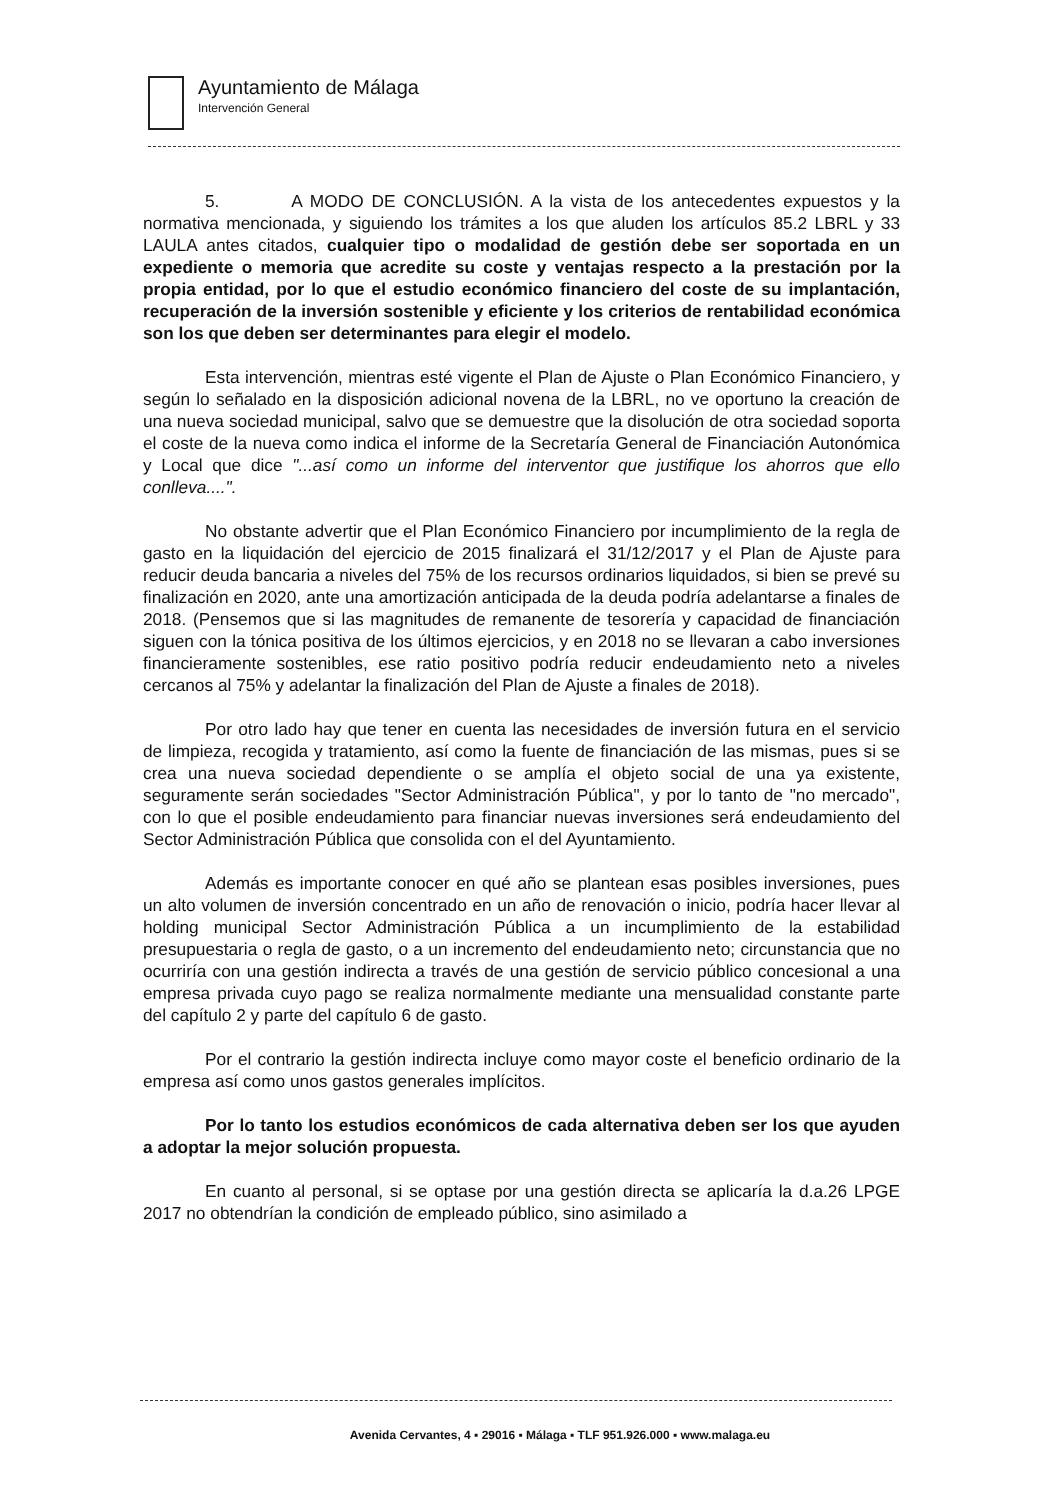Ayuntamiento de Málaga
Intervención General
5. A MODO DE CONCLUSIÓN. A la vista de los antecedentes expuestos y la normativa mencionada, y siguiendo los trámites a los que aluden los artículos 85.2 LBRL y 33 LAULA antes citados, cualquier tipo o modalidad de gestión debe ser soportada en un expediente o memoria que acredite su coste y ventajas respecto a la prestación por la propia entidad, por lo que el estudio económico financiero del coste de su implantación, recuperación de la inversión sostenible y eficiente y los criterios de rentabilidad económica son los que deben ser determinantes para elegir el modelo.
Esta intervención, mientras esté vigente el Plan de Ajuste o Plan Económico Financiero, y según lo señalado en la disposición adicional novena de la LBRL, no ve oportuno la creación de una nueva sociedad municipal, salvo que se demuestre que la disolución de otra sociedad soporta el coste de la nueva como indica el informe de la Secretaría General de Financiación Autonómica y Local que dice "...así como un informe del interventor que justifique los ahorros que ello conlleva....".
No obstante advertir que el Plan Económico Financiero por incumplimiento de la regla de gasto en la liquidación del ejercicio de 2015 finalizará el 31/12/2017 y el Plan de Ajuste para reducir deuda bancaria a niveles del 75% de los recursos ordinarios liquidados, si bien se prevé su finalización en 2020, ante una amortización anticipada de la deuda podría adelantarse a finales de 2018. (Pensemos que si las magnitudes de remanente de tesorería y capacidad de financiación siguen con la tónica positiva de los últimos ejercicios, y en 2018 no se llevaran a cabo inversiones financieramente sostenibles, ese ratio positivo podría reducir endeudamiento neto a niveles cercanos al 75% y adelantar la finalización del Plan de Ajuste a finales de 2018).
Por otro lado hay que tener en cuenta las necesidades de inversión futura en el servicio de limpieza, recogida y tratamiento, así como la fuente de financiación de las mismas, pues si se crea una nueva sociedad dependiente o se amplía el objeto social de una ya existente, seguramente serán sociedades "Sector Administración Pública", y por lo tanto de "no mercado", con lo que el posible endeudamiento para financiar nuevas inversiones será endeudamiento del Sector Administración Pública que consolida con el del Ayuntamiento.
Además es importante conocer en qué año se plantean esas posibles inversiones, pues un alto volumen de inversión concentrado en un año de renovación o inicio, podría hacer llevar al holding municipal Sector Administración Pública a un incumplimiento de la estabilidad presupuestaria o regla de gasto, o a un incremento del endeudamiento neto; circunstancia que no ocurriría con una gestión indirecta a través de una gestión de servicio público concesional a una empresa privada cuyo pago se realiza normalmente mediante una mensualidad constante parte del capítulo 2 y parte del capítulo 6 de gasto.
Por el contrario la gestión indirecta incluye como mayor coste el beneficio ordinario de la empresa así como unos gastos generales implícitos.
Por lo tanto los estudios económicos de cada alternativa deben ser los que ayuden a adoptar la mejor solución propuesta.
En cuanto al personal, si se optase por una gestión directa se aplicaría la d.a.26 LPGE 2017 no obtendrían la condición de empleado público, sino asimilado a
Avenida Cervantes, 4 ▪ 29016 ▪ Málaga ▪ TLF 951.926.000 ▪ www.malaga.eu